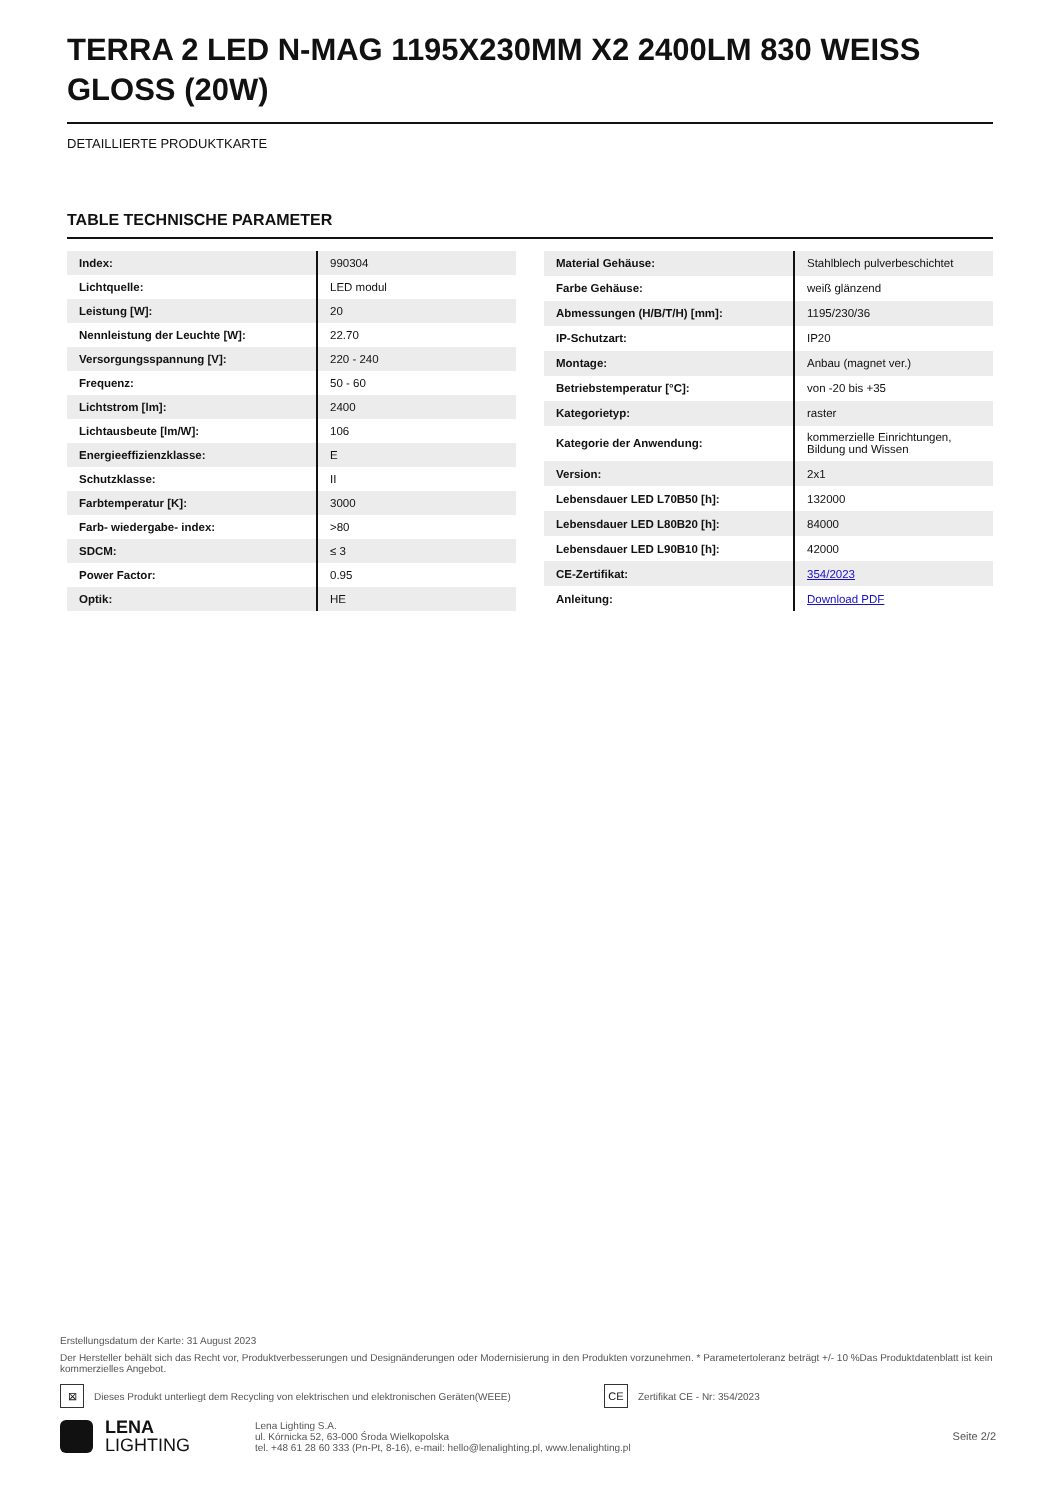TERRA 2 LED N-MAG 1195X230MM X2 2400LM 830 WEISS GLOSS (20W)
DETAILLIERTE PRODUKTKARTE
TABLE TECHNISCHE PARAMETER
| Index: | 990304 |
| Lichtquelle: | LED modul |
| Leistung [W]: | 20 |
| Nennleistung der Leuchte [W]: | 22.70 |
| Versorgungsspannung [V]: | 220 - 240 |
| Frequenz: | 50 - 60 |
| Lichtstrom [lm]: | 2400 |
| Lichtausbeute [lm/W]: | 106 |
| Energieeffizienzklasse: | E |
| Schutzklasse: | II |
| Farbtemperatur [K]: | 3000 |
| Farb- wiedergabe- index: | >80 |
| SDCM: | ≤ 3 |
| Power Factor: | 0.95 |
| Optik: | HE |
| Material Gehäuse: | Stahlblech pulverbeschichtet |
| Farbe Gehäuse: | weiß glänzend |
| Abmessungen (H/B/T/H) [mm]: | 1195/230/36 |
| IP-Schutzart: | IP20 |
| Montage: | Anbau (magnet ver.) |
| Betriebstemperatur [°C]: | von -20 bis +35 |
| Kategorietyp: | raster |
| Kategorie der Anwendung: | kommerzielle Einrichtungen, Bildung und Wissen |
| Version: | 2x1 |
| Lebensdauer LED L70B50 [h]: | 132000 |
| Lebensdauer LED L80B20 [h]: | 84000 |
| Lebensdauer LED L90B10 [h]: | 42000 |
| CE-Zertifikat: | 354/2023 |
| Anleitung: | Download PDF |
Erstellungsdatum der Karte: 31 August 2023
Der Hersteller behält sich das Recht vor, Produktverbesserungen und Designänderungen oder Modernisierung in den Produkten vorzunehmen. * Parametertoleranz beträgt +/- 10 %Das Produktdatenblatt ist kein kommerzielles Angebot.
⊠
Dieses Produkt unterliegt dem Recycling von elektrischen und elektronischen Geräten(WEEE)
CE
Zertifikat CE - Nr: 354/2023
LENA
LIGHTING
Lena Lighting S.A.
ul. Kórnicka 52, 63-000 Środa Wielkopolska
tel. +48 61 28 60 333 (Pn-Pt, 8-16), e-mail: hello@lenalighting.pl, www.lenalighting.pl
Seite 2/2